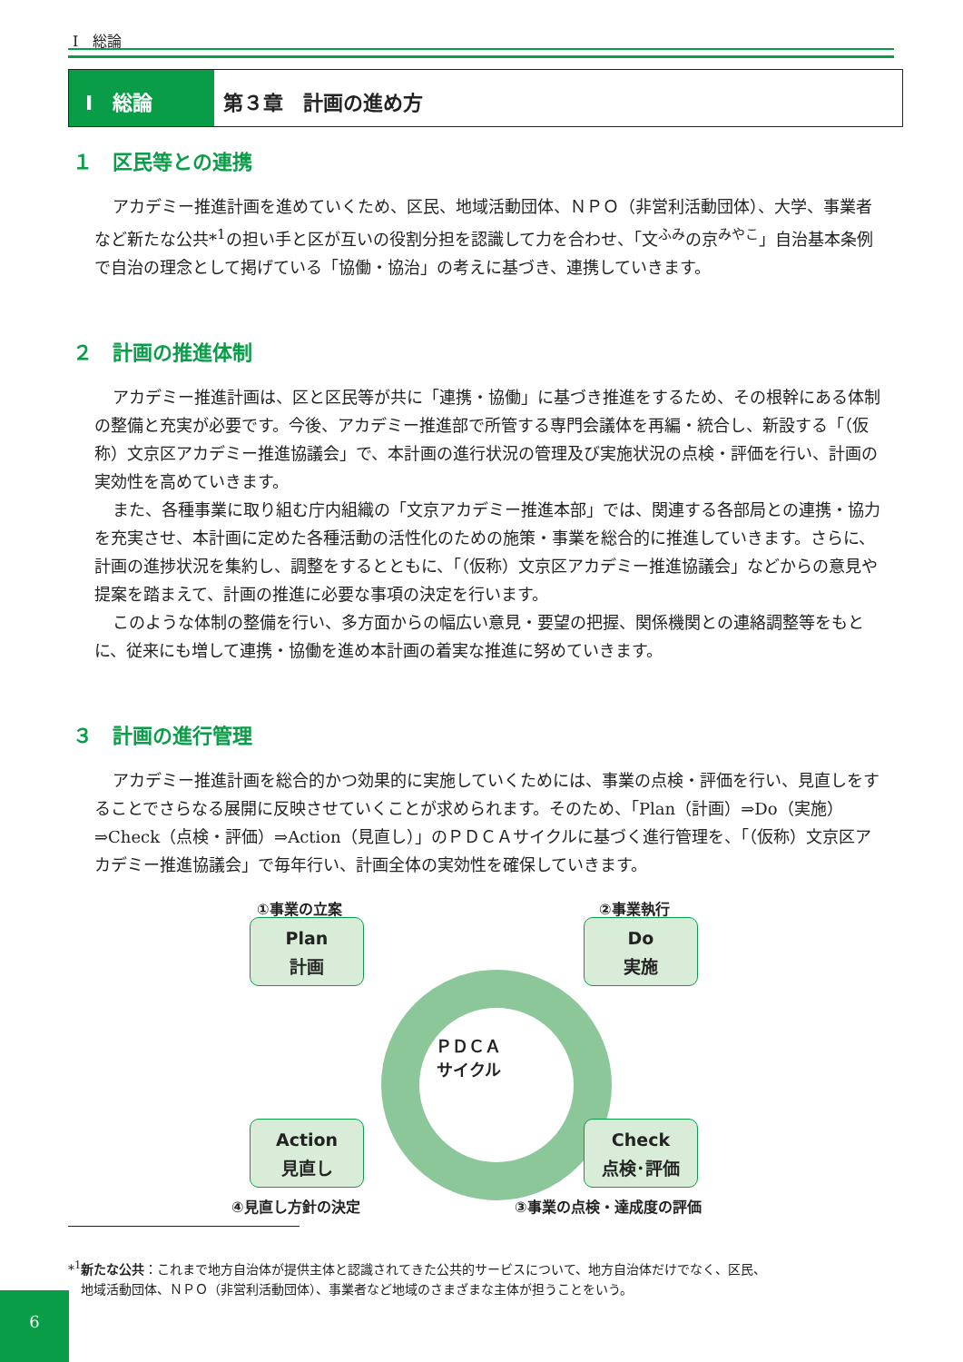Ⅰ　総論
Ⅰ　総論 第３章　計画の進め方
１　区民等との連携
アカデミー推進計画を進めていくため、区民、地域活動団体、ＮＰＯ（非営利活動団体）、大学、事業者など新たな公共*<sup>1</sup>の担い手と区が互いの役割分担を認識して力を合わせ、「文<sup>ふみ</sup>の京<sup>みやこ</sup>」自治基本条例で自治の理念として掲げている「協働・協治」の考えに基づき、連携していきます。
２　計画の推進体制
アカデミー推進計画は、区と区民等が共に「連携・協働」に基づき推進をするため、その根幹にある体制の整備と充実が必要です。今後、アカデミー推進部で所管する専門会議体を再編・統合し、新設する「（仮称）文京区アカデミー推進協議会」で、本計画の進行状況の管理及び実施状況の点検・評価を行い、計画の実効性を高めていきます。
また、各種事業に取り組む庁内組織の「文京アカデミー推進本部」では、関連する各部局との連携・協力を充実させ、本計画に定めた各種活動の活性化のための施策・事業を総合的に推進していきます。さらに、計画の進捗状況を集約し、調整をするとともに、「（仮称）文京区アカデミー推進協議会」などからの意見や提案を踏まえて、計画の推進に必要な事項の決定を行います。
このような体制の整備を行い、多方面からの幅広い意見・要望の把握、関係機関との連絡調整等をもとに、従来にも増して連携・協働を進め本計画の着実な推進に努めていきます。
３　計画の進行管理
アカデミー推進計画を総合的かつ効果的に実施していくためには、事業の点検・評価を行い、見直しをすることでさらなる展開に反映させていくことが求められます。そのため、「Plan（計画）⇒Do（実施）⇒Check（点検・評価）⇒Action（見直し）」のＰＤＣＡサイクルに基づく進行管理を、「（仮称）文京区アカデミー推進協議会」で毎年行い、計画全体の実効性を確保していきます。
①事業の立案 ②事業執行
Plan
計画
Do
実施
ＰＤＣＡ
サイクル
Action
見直し
Check
点検･評価
④見直し方針の決定 ③事業の点検・達成度の評価
*<sup>1</sup>新たな公共：これまで地方自治体が提供主体と認識されてきた公共的サービスについて、地方自治体だけでなく、区民、
　地域活動団体、ＮＰＯ（非営利活動団体）、事業者など地域のさまざまな主体が担うことをいう。
6